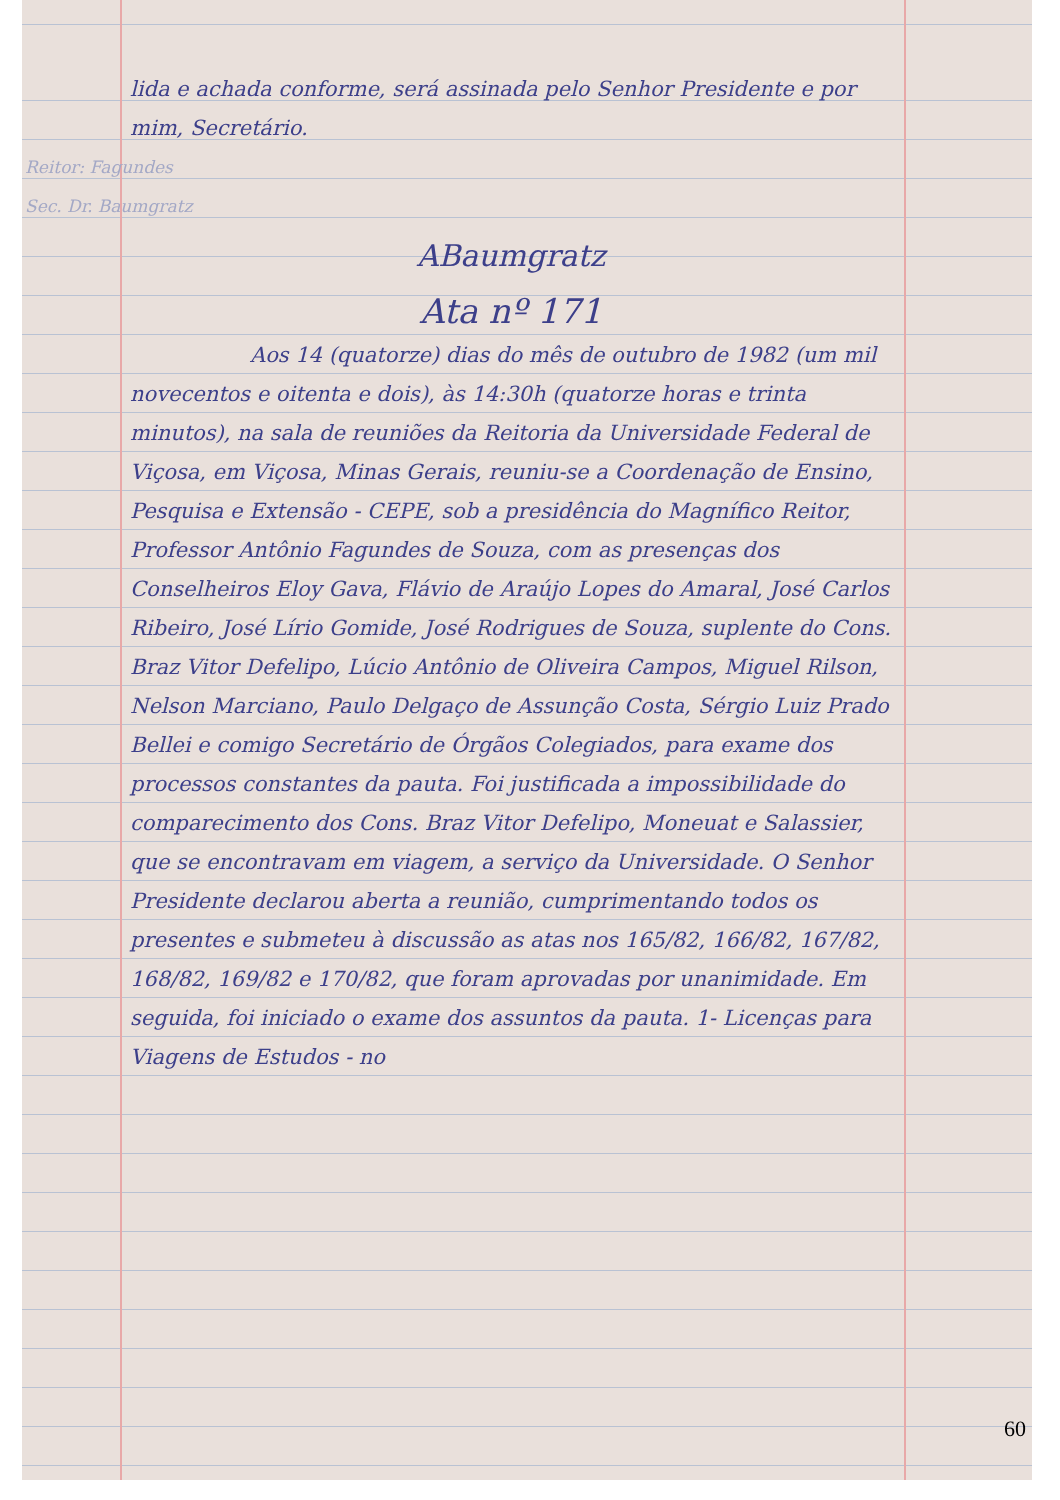lida e achada conforme, será assinada pelo Senhor Presidente e por mim, Secretário.
Reitor: Fagundes
Sec. Dr. Baumgratz
ABaumgratz
Ata nº 171
Aos 14 (quatorze) dias do mês de outubro de 1982 (um mil novecentos e oitenta e dois), às 14:30h (quatorze horas e trinta minutos), na sala de reuniões da Reitoria da Universidade Federal de Viçosa, em Viçosa, Minas Gerais, reuniu-se a Coordenação de Ensino, Pesquisa e Extensão - CEPE, sob a presidência do Magnífico Reitor, Professor Antônio Fagundes de Souza, com as presenças dos Conselheiros Eloy Gava, Flávio de Araújo Lopes do Amaral, José Carlos Ribeiro, José Lírio Gomide, José Rodrigues de Souza, suplente do Cons. Braz Vitor Defelipo, Lúcio Antônio de Oliveira Campos, Miguel Rilson, Nelson Marciano, Paulo Delgaço de Assunção Costa, Sérgio Luiz Prado Bellei e comigo Secretário de Órgãos Colegiados, para exame dos processos constantes da pauta. Foi justificada a impossibilidade do comparecimento dos Cons. Braz Vitor Defelipo, Moneuat e Salassier, que se encontravam em viagem, a serviço da Universidade. O Senhor Presidente declarou aberta a reunião, cumprimentando todos os presentes e submeteu à discussão as atas nos 165/82, 166/82, 167/82, 168/82, 169/82 e 170/82, que foram aprovadas por unanimidade. Em seguida, foi iniciado o exame dos assuntos da pauta. 1- Licenças para Viagens de Estudos - no
60